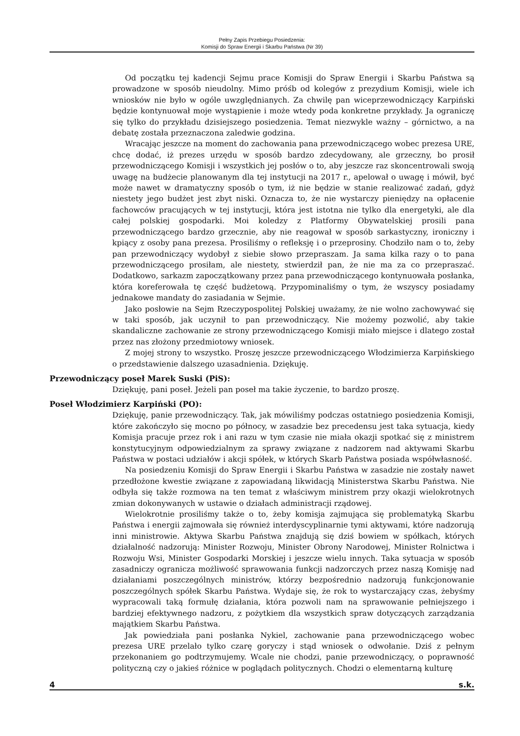Pełny Zapis Przebiegu Posiedzenia:
Komisji do Spraw Energii i Skarbu Państwa (Nr 39)
Od początku tej kadencji Sejmu prace Komisji do Spraw Energii i Skarbu Państwa są prowadzone w sposób nieudolny. Mimo próśb od kolegów z prezydium Komisji, wiele ich wniosków nie było w ogóle uwzględnianych. Za chwilę pan wiceprzewodniczący Karpiński będzie kontynuował moje wystąpienie i może wtedy poda konkretne przykłady. Ja ograniczę się tylko do przykładu dzisiejszego posiedzenia. Temat niezwykle ważny – górnictwo, a na debatę została przeznaczona zaledwie godzina.
Wracając jeszcze na moment do zachowania pana przewodniczącego wobec prezesa URE, chcę dodać, iż prezes urzędu w sposób bardzo zdecydowany, ale grzeczny, bo prosił przewodniczącego Komisji i wszystkich jej posłów o to, aby jeszcze raz skoncentrowali swoją uwagę na budżecie planowanym dla tej instytucji na 2017 r., apelował o uwagę i mówił, być może nawet w dramatyczny sposób o tym, iż nie będzie w stanie realizować zadań, gdyż niestety jego budżet jest zbyt niski. Oznacza to, że nie wystarczy pieniędzy na opłacenie fachowców pracujących w tej instytucji, która jest istotna nie tylko dla energetyki, ale dla całej polskiej gospodarki. Moi koledzy z Platformy Obywatelskiej prosili pana przewodniczącego bardzo grzecznie, aby nie reagował w sposób sarkastyczny, ironiczny i kpiący z osoby pana prezesa. Prosiliśmy o refleksję i o przeprosiny. Chodziło nam o to, żeby pan przewodniczący wydobył z siebie słowo przepraszam. Ja sama kilka razy o to pana przewodniczącego prosiłam, ale niestety, stwierdził pan, że nie ma za co przepraszać. Dodatkowo, sarkazm zapoczątkowany przez pana przewodniczącego kontynuowała posłanka, która koreferowała tę część budżetową. Przypominaliśmy o tym, że wszyscy posiadamy jednakowe mandaty do zasiadania w Sejmie.
Jako posłowie na Sejm Rzeczypospolitej Polskiej uważamy, że nie wolno zachowywać się w taki sposób, jak uczynił to pan przewodniczący. Nie możemy pozwolić, aby takie skandaliczne zachowanie ze strony przewodniczącego Komisji miało miejsce i dlatego został przez nas złożony przedmiotowy wniosek.
Z mojej strony to wszystko. Proszę jeszcze przewodniczącego Włodzimierza Karpińskiego o przedstawienie dalszego uzasadnienia. Dziękuję.
Przewodniczący poseł Marek Suski (PiS):
Dziękuję, pani poseł. Jeżeli pan poseł ma takie życzenie, to bardzo proszę.
Poseł Włodzimierz Karpiński (PO):
Dziękuję, panie przewodniczący. Tak, jak mówiliśmy podczas ostatniego posiedzenia Komisji, które zakończyło się mocno po północy, w zasadzie bez precedensu jest taka sytuacja, kiedy Komisja pracuje przez rok i ani razu w tym czasie nie miała okazji spotkać się z ministrem konstytucyjnym odpowiedzialnym za sprawy związane z nadzorem nad aktywami Skarbu Państwa w postaci udziałów i akcji spółek, w których Skarb Państwa posiada współwłasność.
Na posiedzeniu Komisji do Spraw Energii i Skarbu Państwa w zasadzie nie zostały nawet przedłożone kwestie związane z zapowiadaną likwidacją Ministerstwa Skarbu Państwa. Nie odbyła się także rozmowa na ten temat z właściwym ministrem przy okazji wielokrotnych zmian dokonywanych w ustawie o działach administracji rządowej.
Wielokrotnie prosiliśmy także o to, żeby komisja zajmująca się problematyką Skarbu Państwa i energii zajmowała się również interdyscyplinarnie tymi aktywami, które nadzorują inni ministrowie. Aktywa Skarbu Państwa znajdują się dziś bowiem w spółkach, których działalność nadzorują: Minister Rozwoju, Minister Obrony Narodowej, Minister Rolnictwa i Rozwoju Wsi, Minister Gospodarki Morskiej i jeszcze wielu innych. Taka sytuacja w sposób zasadniczy ogranicza możliwość sprawowania funkcji nadzorczych przez naszą Komisję nad działaniami poszczególnych ministrów, którzy bezpośrednio nadzorują funkcjonowanie poszczególnych spółek Skarbu Państwa. Wydaje się, że rok to wystarczający czas, żebyśmy wypracowali taką formułę działania, która pozwoli nam na sprawowanie pełniejszego i bardziej efektywnego nadzoru, z pożytkiem dla wszystkich spraw dotyczących zarządzania majątkiem Skarbu Państwa.
Jak powiedziała pani posłanka Nykiel, zachowanie pana przewodniczącego wobec prezesa URE przelało tylko czarę goryczy i stąd wniosek o odwołanie. Dziś z pełnym przekonaniem go podtrzymujemy. Wcale nie chodzi, panie przewodniczący, o poprawność polityczną czy o jakieś różnice w poglądach politycznych. Chodzi o elementarną kulturę
4 s.k.